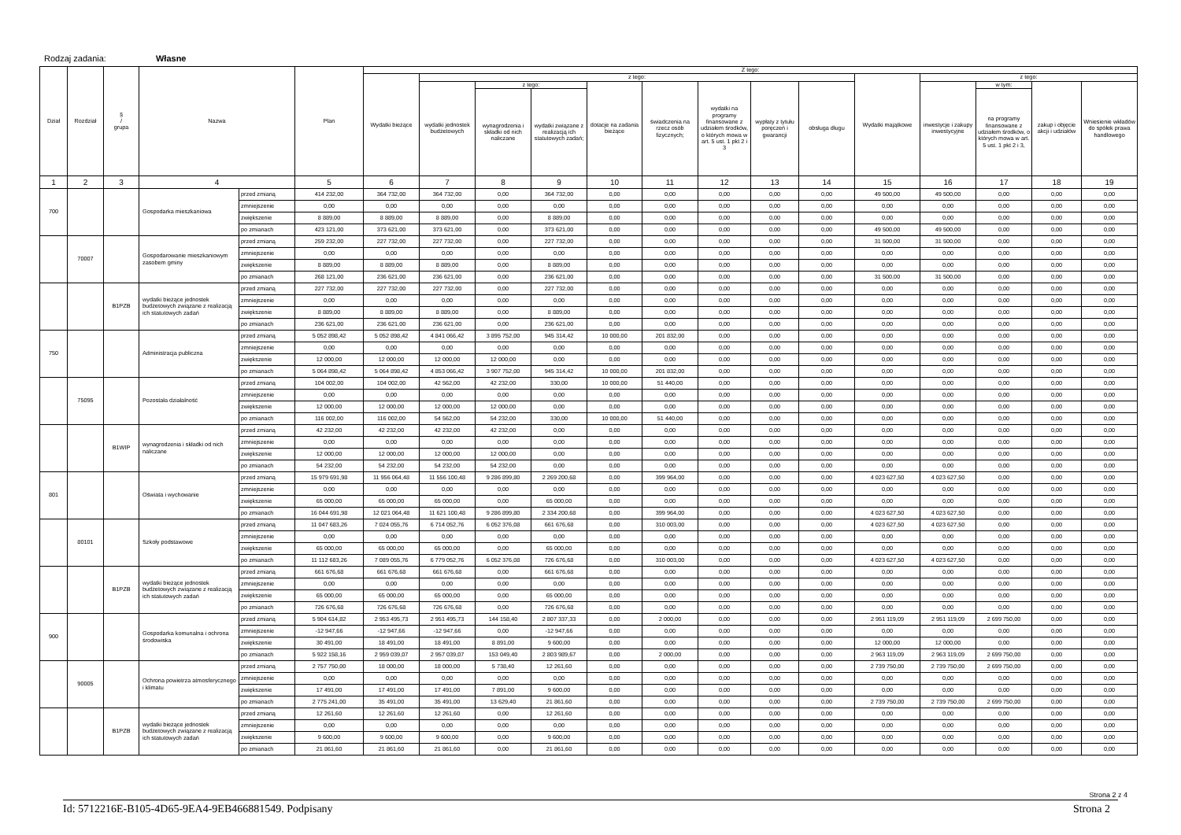Rodzaj zadania: Własne
| Dział | Rozdział | § / grupa | Nazwa | | Plan | Z tego: | | | | | | | | | | | | | |
| --- | --- | --- | --- | --- | --- | --- | --- | --- | --- | --- | --- | --- | --- | --- | --- | --- | --- | --- | --- |
| | | | | | | Wydatki bieżące | z tego: | | | | | | | | Wydatki majątkowe | z tego: | | | |
| | | | | | | | wydatki jednostek budżetowych | z tego: | | dotacje na zadania bieżące | świadczenia na rzecz osób fizycznych; | wydatki na programy finansowane z udziałem środków, o których mowa w art. 5 ust. 1 pkt 2 i 3 | wypłaty z tytułu poręczeń i gwarancji | obsługa długu | | inwestycje i zakupy inwestycyjne | w tym: | zakup i objęcie akcji i udziałów | Wniesienie wkładów do spółek prawa handlowego |
| | | | | | | | | wynagrodzenia i składki od nich naliczane | wydatki związane z realizacją ich statutowych zadań; | | | | | | | | na programy finansowane z udziałem środków, o których mowa w art. 5 ust. 1 pkt 2 i 3, | | |
| 1 | 2 | 3 | 4 | | 5 | 6 | 7 | 8 | 9 | 10 | 11 | 12 | 13 | 14 | 15 | 16 | 17 | 18 | 19 |
| 700 | | | Gospodarka mieszkaniowa | przed zmianą | 414 232,00 | 364 732,00 | 364 732,00 | 0,00 | 364 732,00 | 0,00 | 0,00 | 0,00 | 0,00 | 0,00 | 49 500,00 | 49 500,00 | 0,00 | 0,00 | 0,00 |
| | | | | zmniejszenie | 0,00 | 0,00 | 0,00 | 0,00 | 0,00 | 0,00 | 0,00 | 0,00 | 0,00 | 0,00 | 0,00 | 0,00 | 0,00 | 0,00 | 0,00 |
| | | | | zwiększenie | 8 889,00 | 8 889,00 | 8 889,00 | 0,00 | 8 889,00 | 0,00 | 0,00 | 0,00 | 0,00 | 0,00 | 0,00 | 0,00 | 0,00 | 0,00 | 0,00 |
| | | | | po zmianach | 423 121,00 | 373 621,00 | 373 621,00 | 0,00 | 373 621,00 | 0,00 | 0,00 | 0,00 | 0,00 | 0,00 | 49 500,00 | 49 500,00 | 0,00 | 0,00 | 0,00 |
| | 70007 | | Gospodarowanie mieszkaniowym zasobem gminy | przed zmianą | 259 232,00 | 227 732,00 | 227 732,00 | 0,00 | 227 732,00 | 0,00 | 0,00 | 0,00 | 0,00 | 0,00 | 31 500,00 | 31 500,00 | 0,00 | 0,00 | 0,00 |
| | | | | zmniejszenie | 0,00 | 0,00 | 0,00 | 0,00 | 0,00 | 0,00 | 0,00 | 0,00 | 0,00 | 0,00 | 0,00 | 0,00 | 0,00 | 0,00 | 0,00 |
| | | | | zwiększenie | 8 889,00 | 8 889,00 | 8 889,00 | 0,00 | 8 889,00 | 0,00 | 0,00 | 0,00 | 0,00 | 0,00 | 0,00 | 0,00 | 0,00 | 0,00 | 0,00 |
| | | | | po zmianach | 268 121,00 | 236 621,00 | 236 621,00 | 0,00 | 236 621,00 | 0,00 | 0,00 | 0,00 | 0,00 | 0,00 | 31 500,00 | 31 500,00 | 0,00 | 0,00 | 0,00 |
| | | B1PZB | wydatki bieżące jednostek budżetowych związane z realizacją ich statutowych zadań | przed zmianą | 227 732,00 | 227 732,00 | 227 732,00 | 0,00 | 227 732,00 | 0,00 | 0,00 | 0,00 | 0,00 | 0,00 | 0,00 | 0,00 | 0,00 | 0,00 | 0,00 |
| | | | | zmniejszenie | 0,00 | 0,00 | 0,00 | 0,00 | 0,00 | 0,00 | 0,00 | 0,00 | 0,00 | 0,00 | 0,00 | 0,00 | 0,00 | 0,00 | 0,00 |
| | | | | zwiększenie | 8 889,00 | 8 889,00 | 8 889,00 | 0,00 | 8 889,00 | 0,00 | 0,00 | 0,00 | 0,00 | 0,00 | 0,00 | 0,00 | 0,00 | 0,00 | 0,00 |
| | | | | po zmianach | 236 621,00 | 236 621,00 | 236 621,00 | 0,00 | 236 621,00 | 0,00 | 0,00 | 0,00 | 0,00 | 0,00 | 0,00 | 0,00 | 0,00 | 0,00 | 0,00 |
| 750 | | | Administracja publiczna | przed zmianą | 5 052 898,42 | 5 052 898,42 | 4 841 066,42 | 3 895 752,00 | 945 314,42 | 10 000,00 | 201 832,00 | 0,00 | 0,00 | 0,00 | 0,00 | 0,00 | 0,00 | 0,00 | 0,00 |
| | | | | zmniejszenie | 0,00 | 0,00 | 0,00 | 0,00 | 0,00 | 0,00 | 0,00 | 0,00 | 0,00 | 0,00 | 0,00 | 0,00 | 0,00 | 0,00 | 0,00 |
| | | | | zwiększenie | 12 000,00 | 12 000,00 | 12 000,00 | 12 000,00 | 0,00 | 0,00 | 0,00 | 0,00 | 0,00 | 0,00 | 0,00 | 0,00 | 0,00 | 0,00 | 0,00 |
| | | | | po zmianach | 5 064 898,42 | 5 064 898,42 | 4 853 066,42 | 3 907 752,00 | 945 314,42 | 10 000,00 | 201 832,00 | 0,00 | 0,00 | 0,00 | 0,00 | 0,00 | 0,00 | 0,00 | 0,00 |
| | 75095 | | Pozostała działalność | przed zmianą | 104 002,00 | 104 002,00 | 42 562,00 | 42 232,00 | 330,00 | 10 000,00 | 51 440,00 | 0,00 | 0,00 | 0,00 | 0,00 | 0,00 | 0,00 | 0,00 | 0,00 |
| | | | | zmniejszenie | 0,00 | 0,00 | 0,00 | 0,00 | 0,00 | 0,00 | 0,00 | 0,00 | 0,00 | 0,00 | 0,00 | 0,00 | 0,00 | 0,00 | 0,00 |
| | | | | zwiększenie | 12 000,00 | 12 000,00 | 12 000,00 | 12 000,00 | 0,00 | 0,00 | 0,00 | 0,00 | 0,00 | 0,00 | 0,00 | 0,00 | 0,00 | 0,00 | 0,00 |
| | | | | po zmianach | 116 002,00 | 116 002,00 | 54 562,00 | 54 232,00 | 330,00 | 10 000,00 | 51 440,00 | 0,00 | 0,00 | 0,00 | 0,00 | 0,00 | 0,00 | 0,00 | 0,00 |
| | | B1WIP | wynagrodzenia i składki od nich naliczane | przed zmianą | 42 232,00 | 42 232,00 | 42 232,00 | 42 232,00 | 0,00 | 0,00 | 0,00 | 0,00 | 0,00 | 0,00 | 0,00 | 0,00 | 0,00 | 0,00 | 0,00 |
| | | | | zmniejszenie | 0,00 | 0,00 | 0,00 | 0,00 | 0,00 | 0,00 | 0,00 | 0,00 | 0,00 | 0,00 | 0,00 | 0,00 | 0,00 | 0,00 | 0,00 |
| | | | | zwiększenie | 12 000,00 | 12 000,00 | 12 000,00 | 12 000,00 | 0,00 | 0,00 | 0,00 | 0,00 | 0,00 | 0,00 | 0,00 | 0,00 | 0,00 | 0,00 | 0,00 |
| | | | | po zmianach | 54 232,00 | 54 232,00 | 54 232,00 | 54 232,00 | 0,00 | 0,00 | 0,00 | 0,00 | 0,00 | 0,00 | 0,00 | 0,00 | 0,00 | 0,00 | 0,00 |
| 801 | | | Oświata i wychowanie | przed zmianą | 15 979 691,98 | 11 956 064,48 | 11 556 100,48 | 9 286 899,80 | 2 269 200,68 | 0,00 | 399 964,00 | 0,00 | 0,00 | 0,00 | 4 023 627,50 | 4 023 627,50 | 0,00 | 0,00 | 0,00 |
| | | | | zmniejszenie | 0,00 | 0,00 | 0,00 | 0,00 | 0,00 | 0,00 | 0,00 | 0,00 | 0,00 | 0,00 | 0,00 | 0,00 | 0,00 | 0,00 | 0,00 |
| | | | | zwiększenie | 65 000,00 | 65 000,00 | 65 000,00 | 0,00 | 65 000,00 | 0,00 | 0,00 | 0,00 | 0,00 | 0,00 | 0,00 | 0,00 | 0,00 | 0,00 | 0,00 |
| | | | | po zmianach | 16 044 691,98 | 12 021 064,48 | 11 621 100,48 | 9 286 899,80 | 2 334 200,68 | 0,00 | 399 964,00 | 0,00 | 0,00 | 0,00 | 4 023 627,50 | 4 023 627,50 | 0,00 | 0,00 | 0,00 |
| | 80101 | | Szkoły podstawowe | przed zmianą | 11 047 683,26 | 7 024 055,76 | 6 714 052,76 | 6 052 376,08 | 661 676,68 | 0,00 | 310 003,00 | 0,00 | 0,00 | 0,00 | 4 023 627,50 | 4 023 627,50 | 0,00 | 0,00 | 0,00 |
| | | | | zmniejszenie | 0,00 | 0,00 | 0,00 | 0,00 | 0,00 | 0,00 | 0,00 | 0,00 | 0,00 | 0,00 | 0,00 | 0,00 | 0,00 | 0,00 | 0,00 |
| | | | | zwiększenie | 65 000,00 | 65 000,00 | 65 000,00 | 0,00 | 65 000,00 | 0,00 | 0,00 | 0,00 | 0,00 | 0,00 | 0,00 | 0,00 | 0,00 | 0,00 | 0,00 |
| | | | | po zmianach | 11 112 683,26 | 7 089 055,76 | 6 779 052,76 | 6 052 376,08 | 726 676,68 | 0,00 | 310 003,00 | 0,00 | 0,00 | 0,00 | 4 023 627,50 | 4 023 627,50 | 0,00 | 0,00 | 0,00 |
| | | B1PZB | wydatki bieżące jednostek budżetowych związane z realizacją ich statutowych zadań | przed zmianą | 661 676,68 | 661 676,68 | 661 676,68 | 0,00 | 661 676,68 | 0,00 | 0,00 | 0,00 | 0,00 | 0,00 | 0,00 | 0,00 | 0,00 | 0,00 | 0,00 |
| | | | | zmniejszenie | 0,00 | 0,00 | 0,00 | 0,00 | 0,00 | 0,00 | 0,00 | 0,00 | 0,00 | 0,00 | 0,00 | 0,00 | 0,00 | 0,00 | 0,00 |
| | | | | zwiększenie | 65 000,00 | 65 000,00 | 65 000,00 | 0,00 | 65 000,00 | 0,00 | 0,00 | 0,00 | 0,00 | 0,00 | 0,00 | 0,00 | 0,00 | 0,00 | 0,00 |
| | | | | po zmianach | 726 676,68 | 726 676,68 | 726 676,68 | 0,00 | 726 676,68 | 0,00 | 0,00 | 0,00 | 0,00 | 0,00 | 0,00 | 0,00 | 0,00 | 0,00 | 0,00 |
| 900 | | | Gospodarka komunalna i ochrona środowiska | przed zmianą | 5 904 614,82 | 2 953 495,73 | 2 951 495,73 | 144 158,40 | 2 807 337,33 | 0,00 | 2 000,00 | 0,00 | 0,00 | 0,00 | 2 951 119,09 | 2 951 119,09 | 2 699 750,00 | 0,00 | 0,00 |
| | | | | zmniejszenie | -12 947,66 | -12 947,66 | -12 947,66 | 0,00 | -12 947,66 | 0,00 | 0,00 | 0,00 | 0,00 | 0,00 | 0,00 | 0,00 | 0,00 | 0,00 | 0,00 |
| | | | | zwiększenie | 30 491,00 | 18 491,00 | 18 491,00 | 8 891,00 | 9 600,00 | 0,00 | 0,00 | 0,00 | 0,00 | 0,00 | 12 000,00 | 12 000,00 | 0,00 | 0,00 | 0,00 |
| | | | | po zmianach | 5 922 158,16 | 2 959 039,07 | 2 957 039,07 | 153 049,40 | 2 803 989,67 | 0,00 | 2 000,00 | 0,00 | 0,00 | 0,00 | 2 963 119,09 | 2 963 119,09 | 2 699 750,00 | 0,00 | 0,00 |
| | 90005 | | Ochrona powietrza atmosferycznego i klimatu | przed zmianą | 2 757 750,00 | 18 000,00 | 18 000,00 | 5 738,40 | 12 261,60 | 0,00 | 0,00 | 0,00 | 0,00 | 0,00 | 2 739 750,00 | 2 739 750,00 | 2 699 750,00 | 0,00 | 0,00 |
| | | | | zmniejszenie | 0,00 | 0,00 | 0,00 | 0,00 | 0,00 | 0,00 | 0,00 | 0,00 | 0,00 | 0,00 | 0,00 | 0,00 | 0,00 | 0,00 | 0,00 |
| | | | | zwiększenie | 17 491,00 | 17 491,00 | 17 491,00 | 7 891,00 | 9 600,00 | 0,00 | 0,00 | 0,00 | 0,00 | 0,00 | 0,00 | 0,00 | 0,00 | 0,00 | 0,00 |
| | | | | po zmianach | 2 775 241,00 | 35 491,00 | 35 491,00 | 13 629,40 | 21 861,60 | 0,00 | 0,00 | 0,00 | 0,00 | 0,00 | 2 739 750,00 | 2 739 750,00 | 2 699 750,00 | 0,00 | 0,00 |
| | | B1PZB | wydatki bieżące jednostek budżetowych związane z realizacją ich statutowych zadań | przed zmianą | 12 261,60 | 12 261,60 | 12 261,60 | 0,00 | 12 261,60 | 0,00 | 0,00 | 0,00 | 0,00 | 0,00 | 0,00 | 0,00 | 0,00 | 0,00 | 0,00 |
| | | | | zmniejszenie | 0,00 | 0,00 | 0,00 | 0,00 | 0,00 | 0,00 | 0,00 | 0,00 | 0,00 | 0,00 | 0,00 | 0,00 | 0,00 | 0,00 | 0,00 |
| | | | | zwiększenie | 9 600,00 | 9 600,00 | 9 600,00 | 0,00 | 9 600,00 | 0,00 | 0,00 | 0,00 | 0,00 | 0,00 | 0,00 | 0,00 | 0,00 | 0,00 | 0,00 |
| | | | | po zmianach | 21 861,60 | 21 861,60 | 21 861,60 | 0,00 | 21 861,60 | 0,00 | 0,00 | 0,00 | 0,00 | 0,00 | 0,00 | 0,00 | 0,00 | 0,00 | 0,00 |
Strona 2 z 4
Id: 5712216E-B105-4D65-9EA4-9EB466881549. Podpisany Strona 2